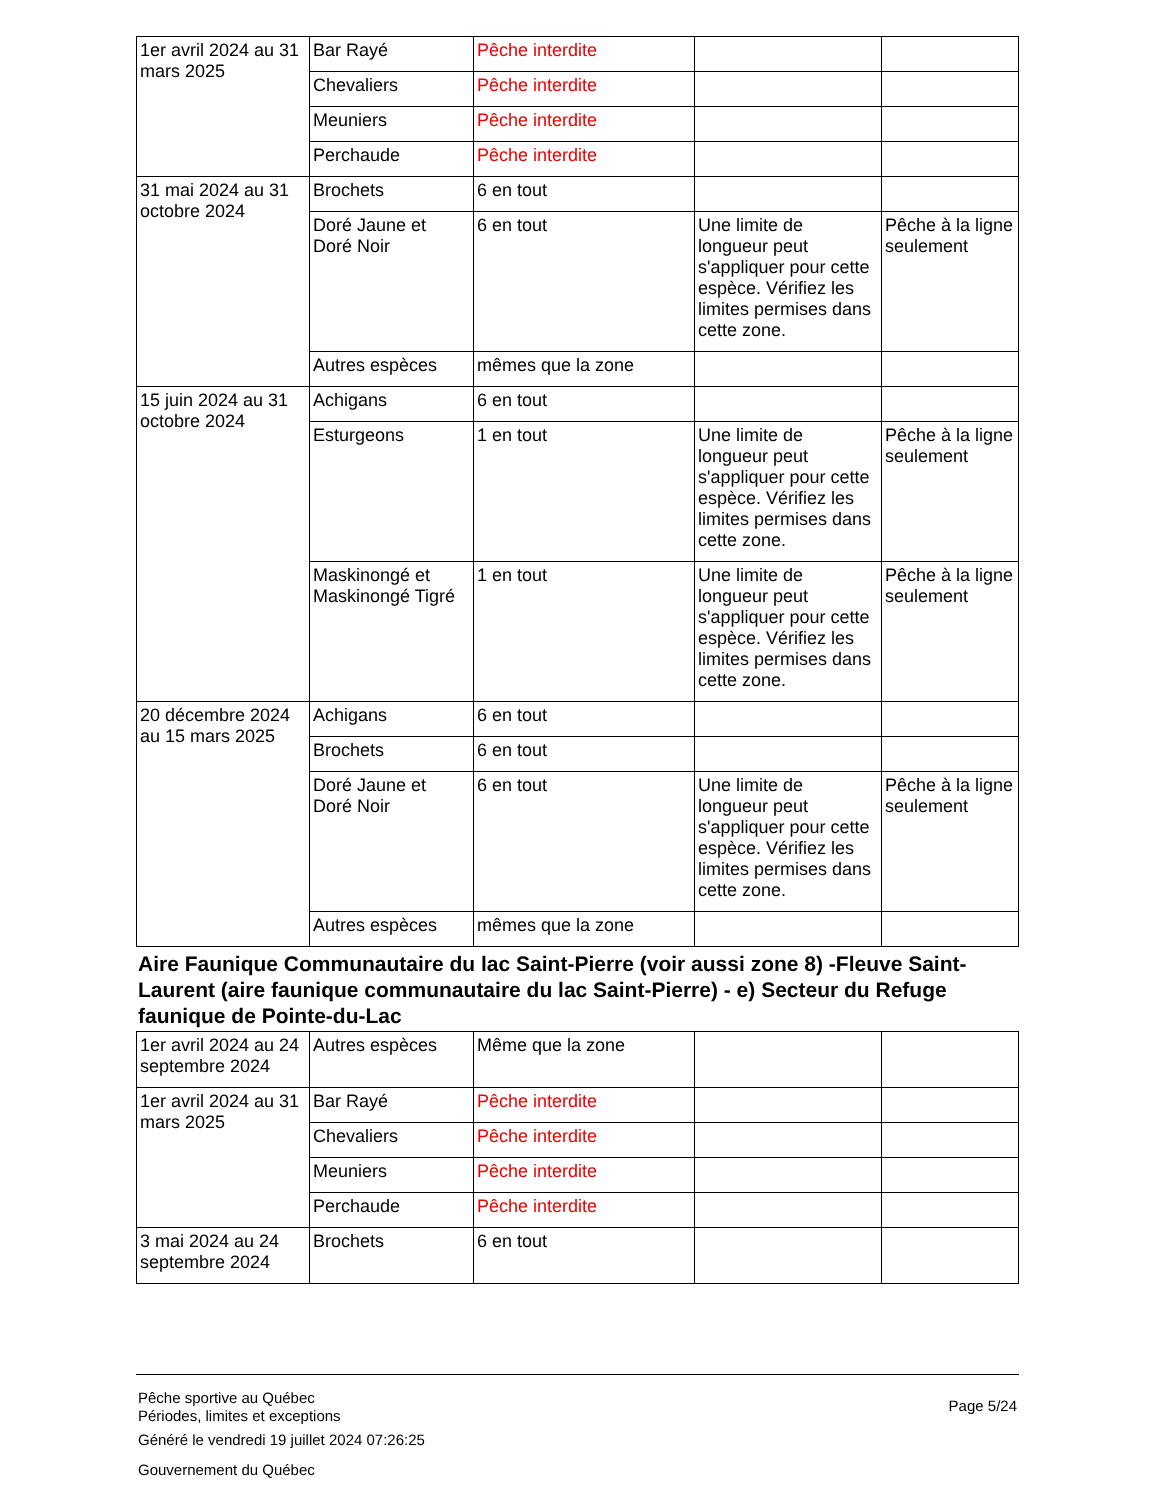| 1er avril 2024 au 31 mars 2025 | Bar Rayé | Pêche interdite | | |
| | Chevaliers | Pêche interdite | | |
| | Meuniers | Pêche interdite | | |
| | Perchaude | Pêche interdite | | |
| 31 mai 2024 au 31 octobre 2024 | Brochets | 6 en tout | | |
| | Doré Jaune et Doré Noir | 6 en tout | Une limite de longueur peut s'appliquer pour cette espèce. Vérifiez les limites permises dans cette zone. | Pêche à la ligne seulement |
| | Autres espèces | mêmes que la zone | | |
| 15 juin 2024 au 31 octobre 2024 | Achigans | 6 en tout | | |
| | Esturgeons | 1 en tout | Une limite de longueur peut s'appliquer pour cette espèce. Vérifiez les limites permises dans cette zone. | Pêche à la ligne seulement |
| | Maskinongé et Maskinongé Tigré | 1 en tout | Une limite de longueur peut s'appliquer pour cette espèce. Vérifiez les limites permises dans cette zone. | Pêche à la ligne seulement |
| 20 décembre 2024 au 15 mars 2025 | Achigans | 6 en tout | | |
| | Brochets | 6 en tout | | |
| | Doré Jaune et Doré Noir | 6 en tout | Une limite de longueur peut s'appliquer pour cette espèce. Vérifiez les limites permises dans cette zone. | Pêche à la ligne seulement |
| | Autres espèces | mêmes que la zone | | |
Aire Faunique Communautaire du lac Saint-Pierre (voir aussi zone 8) -Fleuve Saint-Laurent (aire faunique communautaire du lac Saint-Pierre) - e) Secteur du Refuge faunique de Pointe-du-Lac
| 1er avril 2024 au 24 septembre 2024 | Autres espèces | Même que la zone | | |
| 1er avril 2024 au 31 mars 2025 | Bar Rayé | Pêche interdite | | |
| | Chevaliers | Pêche interdite | | |
| | Meuniers | Pêche interdite | | |
| | Perchaude | Pêche interdite | | |
| 3 mai 2024 au 24 septembre 2024 | Brochets | 6 en tout | | |
Pêche sportive au Québec
Périodes, limites et exceptions
Page 5/24
Généré le vendredi 19 juillet 2024 07:26:25
Gouvernement du Québec